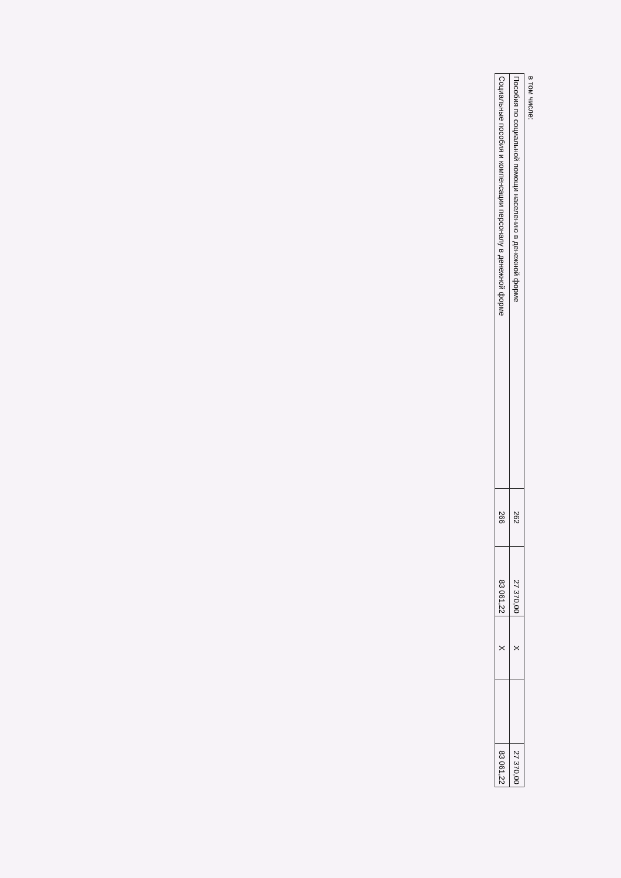| в том числе: | | | | | |
| Пособия по социальной помощи населению в денежной форме | 262 | 27 370,00 | X | | 27 370,00 |
| Социальные пособия и компенсации персоналу в денежной форме | 266 | 83 061,22 | X | | 83 061,22 |